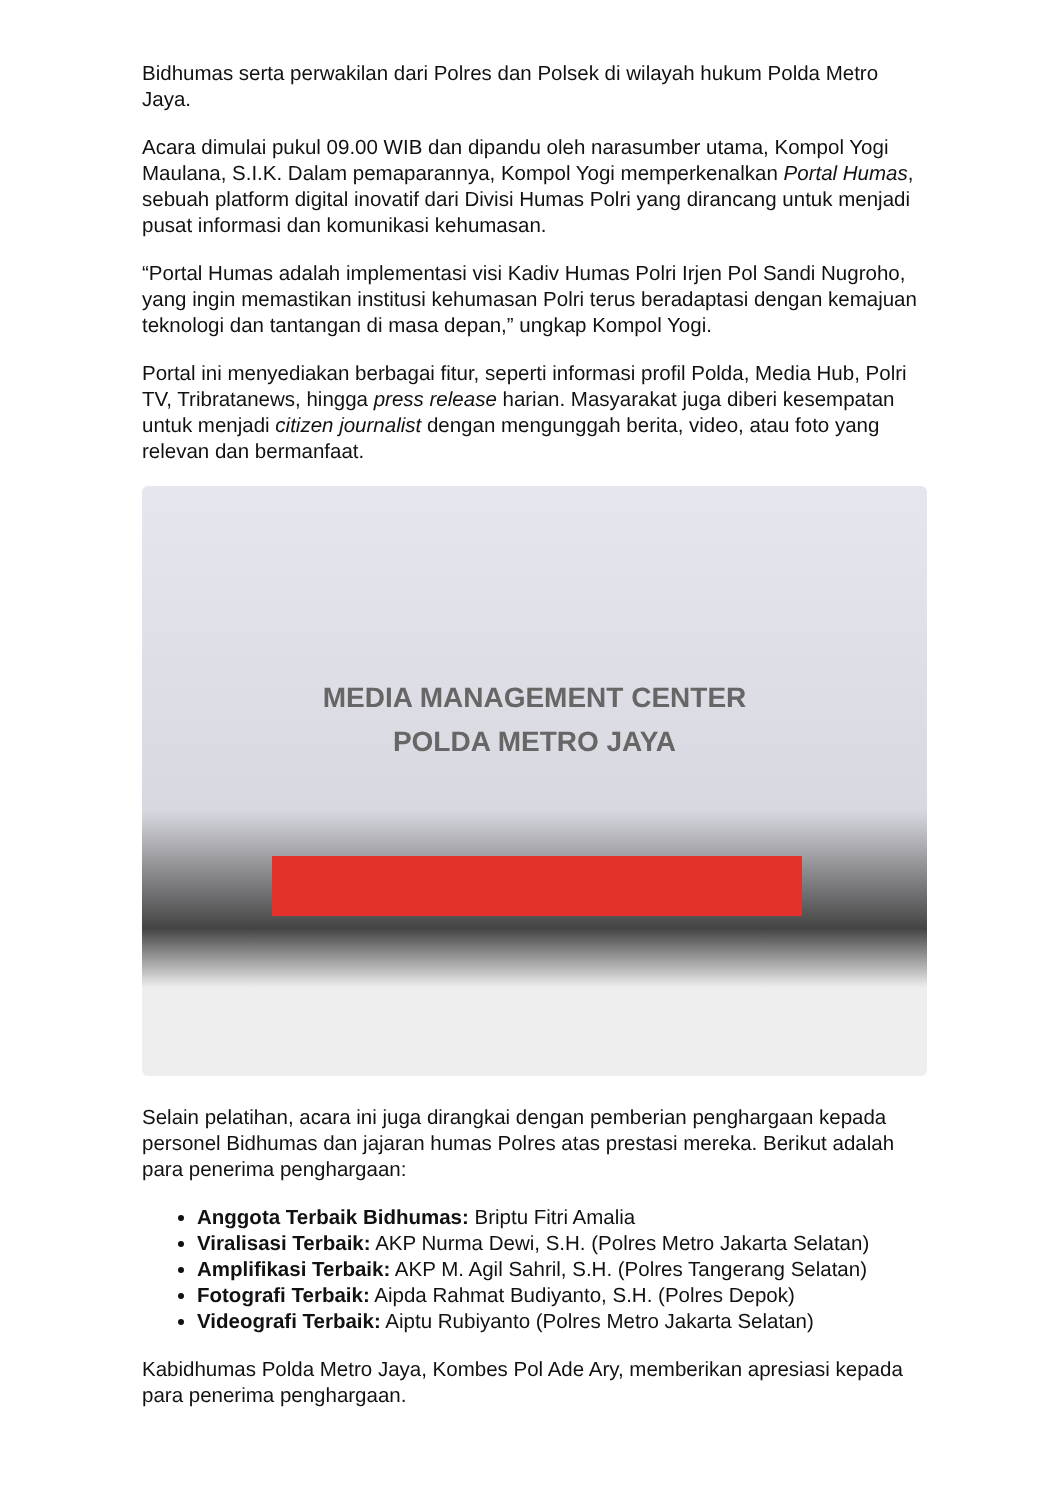Bidhumas serta perwakilan dari Polres dan Polsek di wilayah hukum Polda Metro Jaya.
Acara dimulai pukul 09.00 WIB dan dipandu oleh narasumber utama, Kompol Yogi Maulana, S.I.K. Dalam pemaparannya, Kompol Yogi memperkenalkan Portal Humas, sebuah platform digital inovatif dari Divisi Humas Polri yang dirancang untuk menjadi pusat informasi dan komunikasi kehumasan.
“Portal Humas adalah implementasi visi Kadiv Humas Polri Irjen Pol Sandi Nugroho, yang ingin memastikan institusi kehumasan Polri terus beradaptasi dengan kemajuan teknologi dan tantangan di masa depan,” ungkap Kompol Yogi.
Portal ini menyediakan berbagai fitur, seperti informasi profil Polda, Media Hub, Polri TV, Tribratanews, hingga press release harian. Masyarakat juga diberi kesempatan untuk menjadi citizen journalist dengan mengunggah berita, video, atau foto yang relevan dan bermanfaat.
MEDIA MANAGEMENT CENTER
POLDA METRO JAYA
Selain pelatihan, acara ini juga dirangkai dengan pemberian penghargaan kepada personel Bidhumas dan jajaran humas Polres atas prestasi mereka. Berikut adalah para penerima penghargaan:
Anggota Terbaik Bidhumas: Briptu Fitri Amalia
Viralisasi Terbaik: AKP Nurma Dewi, S.H. (Polres Metro Jakarta Selatan)
Amplifikasi Terbaik: AKP M. Agil Sahril, S.H. (Polres Tangerang Selatan)
Fotografi Terbaik: Aipda Rahmat Budiyanto, S.H. (Polres Depok)
Videografi Terbaik: Aiptu Rubiyanto (Polres Metro Jakarta Selatan)
Kabidhumas Polda Metro Jaya, Kombes Pol Ade Ary, memberikan apresiasi kepada para penerima penghargaan.